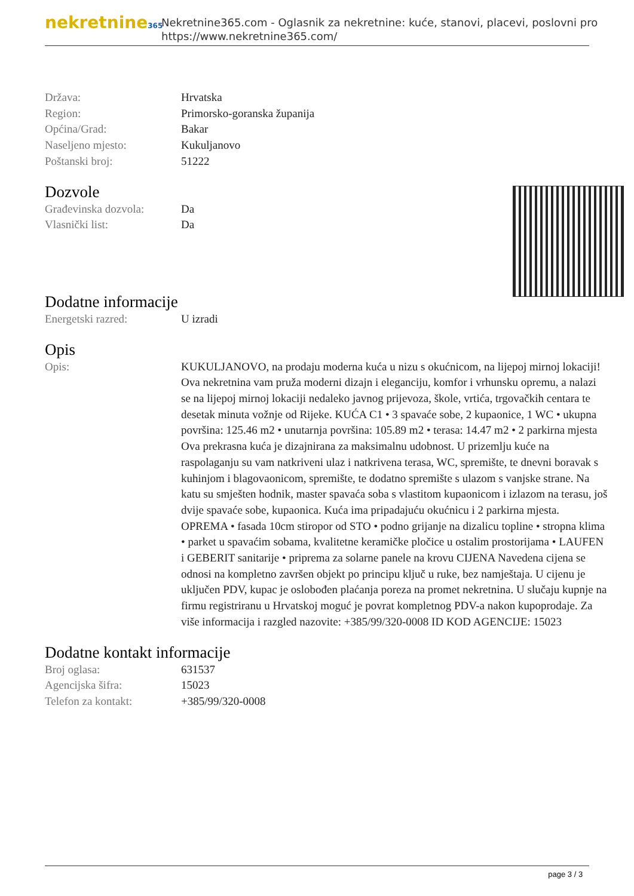nekretnine365
Nekretnine365.com - Oglasnik za nekretnine: kuće, stanovi, placevi, poslovni pro
https://www.nekretnine365.com/
| Država: | Hrvatska |
| Region: | Primorsko-goranska županija |
| Općina/Grad: | Bakar |
| Naseljeno mjesto: | Kukuljanovo |
| Poštanski broj: | 51222 |
Dozvole
| Građevinska dozvola: | Da |
| Vlasnički list: | Da |
Dodatne informacije
| Energetski razred: | U izradi |
Opis
| Opis: | KUKULJANOVO, na prodaju moderna kuća u nizu s okućnicom, na lijepoj mirnoj lokaciji! Ova nekretnina vam pruža moderni dizajn i eleganciju, komfor i vrhunsku opremu, a nalazi se na lijepoj mirnoj lokaciji nedaleko javnog prijevoza, škole, vrtića, trgovačkih centara te desetak minuta vožnje od Rijeke. KUĆA C1 • 3 spavaće sobe, 2 kupaonice, 1 WC • ukupna površina: 125.46 m2 • unutarnja površina: 105.89 m2 • terasa: 14.47 m2 • 2 parkirna mjesta Ova prekrasna kuća je dizajnirana za maksimalnu udobnost. U prizemlju kuće na raspolaganju su vam natkriveni ulaz i natkrivena terasa, WC, spremište, te dnevni boravak s kuhinjom i blagovaonicom, spremište, te dodatno spremište s ulazom s vanjske strane. Na katu su smješten hodnik, master spavaća soba s vlastitom kupaonicom i izlazom na terasu, još dvije spavaće sobe, kupaonica. Kuća ima pripadajuću okućnicu i 2 parkirna mjesta. OPREMA • fasada 10cm stiropor od STO • podno grijanje na dizalicu topline • stropna klima • parket u spavaćim sobama, kvalitetne keramičke pločice u ostalim prostorijama • LAUFEN i GEBERIT sanitarije • priprema za solarne panele na krovu CIJENA Navedena cijena se odnosi na kompletno završen objekt po principu ključ u ruke, bez namještaja. U cijenu je uključen PDV, kupac je oslobođen plaćanja poreza na promet nekretnina. U slučaju kupnje na firmu registriranu u Hrvatskoj moguć je povrat kompletnog PDV-a nakon kupoprodaje. Za više informacija i razgled nazovite: +385/99/320-0008 ID KOD AGENCIJE: 15023 |
Dodatne kontakt informacije
| Broj oglasa: | 631537 |
| Agencijska šifra: | 15023 |
| Telefon za kontakt: | +385/99/320-0008 |
page 3 / 3